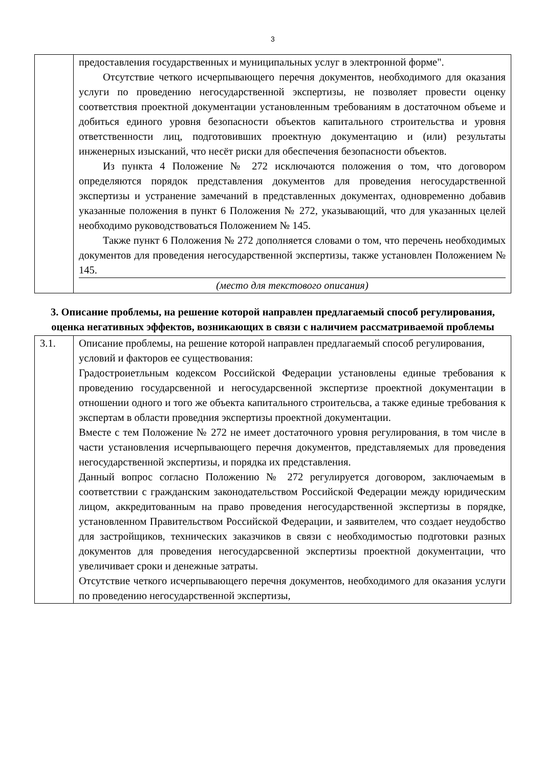3
| | предоставления государственных и муниципальных услуг в электронной форме". Отсутствие четкого исчерпывающего перечня документов, необходимого для оказания услуги по проведению негосударственной экспертизы, не позволяет провести оценку соответствия проектной документации установленным требованиям в достаточном объеме и добиться единого уровня безопасности объектов капитального строительства и уровня ответственности лиц, подготовивших проектную документацию и (или) результаты инженерных изысканий, что несёт риски для обеспечения безопасности объектов. Из пункта 4 Положение № 272 исключаются положения о том, что договором определяются порядок представления документов для проведения негосударственной экспертизы и устранение замечаний в представленных документах, одновременно добавив указанные положения в пункт 6 Положения № 272, указывающий, что для указанных целей необходимо руководствоваться Положением № 145. Также пункт 6 Положения № 272 дополняется словами о том, что перечень необходимых документов для проведения негосударственной экспертизы, также установлен Положением № 145. (место для текстового описания) |
3. Описание проблемы, на решение которой направлен предлагаемый способ регулирования, оценка негативных эффектов, возникающих в связи с наличием рассматриваемой проблемы
| 3.1. | Описание проблемы, на решение которой направлен предлагаемый способ регулирования, условий и факторов ее существования: Градостроиетльным кодексом Российской Федерации установлены единые требования к проведению государсвенной и негосударсвенной экспертизе проектной документации в отношении одного и того же объекта капитального строительсва, а также единые требования к экспертам в области проведния экспертизы проектной документации. Вместе с тем Положение № 272 не имеет достаточного уровня регулирования, в том числе в части установления исчерпывающего перечня документов, представляемых для проведения негосударственной экспертизы, и порядка их представления. Данный вопрос согласно Положению № 272 регулируется договором, заключаемым в соответствии с гражданским законодательством Российской Федерации между юридическим лицом, аккредитованным на право проведения негосударственной экспертизы в порядке, установленном Правительством Российской Федерации, и заявителем, что создает неудобство для застройщиков, технических заказчиков в связи с необходимостью подготовки разных документов для проведения негосударсвенной экспертизы проектной документации, что увеличивает сроки и денежные затраты. Отсутствие четкого исчерпывающего перечня документов, необходимого для оказания услуги по проведению негосударственной экспертизы, |